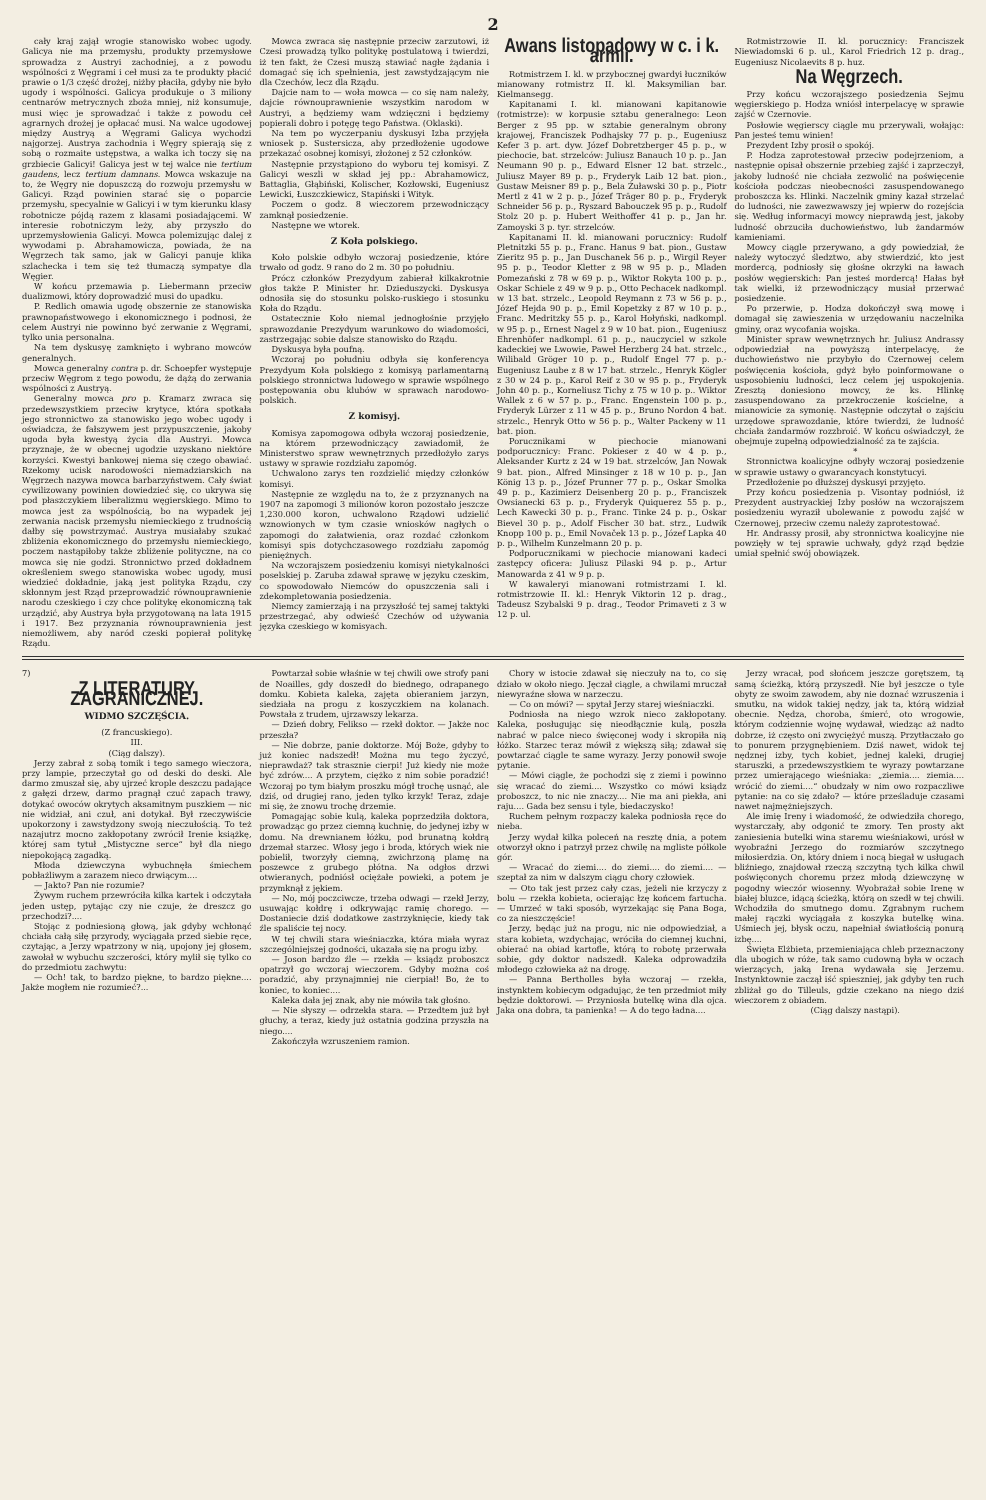2
cały kraj zajął wrogie stanowisko wobec ugody. Galicya nie ma przemysłu, produkty przemysłowe sprowadza z Austryi zachodniej, a z powodu wspólności z Węgrami i ceł musi za te produkty płacić prawie o 1/3 część drożej, niżby płaciła, gdyby nie było ugody i wspólności. Galicya produkuje o 3 miliony centnarów metrycznych zboża mniej, niż konsumuje, musi więc je sprowadzać i także z powodu ceł agrarnych drożej je opłacać musi. Na walce ugodowej między Austryą a Węgrami Galicya wychodzi najgorzej. Austrya zachodnia i Węgry spierają się z sobą o rozmaite ustępstwa, a walka ich toczy się na grzbiecie Galicyi! Galicya jest w tej walce nie tertium gaudens, lecz tertium damnans. Mowca wskazuje na to, że Węgry nie dopuszczą do rozwoju przemysłu w Galicyi. Rząd powinien starać się o poparcie przemysłu, specyalnie w Galicyi i w tym kierunku klasy robotnicze pójdą razem z klasami posiadającemi. W interesie robotniczym leży, aby przyszło do uprzemysłowienia Galicyi. Mowca polemizując dalej z wywodami p. Abrahamowicza, powiada, że na Węgrzech tak samo, jak w Galicyi panuje klika szlachecka i tem się też tłumaczą sympatye dla Węgier.
W końcu przemawia p. Liebermann przeciw dualizmowi, który doprowadzić musi do upadku.
P. Redlich omawia ugodę obszernie ze stanowiska prawnopaństwowego i ekonomicznego i podnosi, że celem Austryi nie powinno być zerwanie z Węgrami, tylko unia personalna.
Na tem dyskusyę zamknięto i wybrano mowców generalnych.
Mowca generalny contra p. dr. Schoepfer występuje przeciw Węgrom z tego powodu, że dążą do zerwania wspólności z Austryą.
Generalny mowca pro p. Kramarz zwraca się przedewszystkiem przeciw krytyce, która spotkała jego stronnictwo za stanowisko jego wobec ugody i oświadcza, że fałszywem jest przypuszczenie, jakoby ugoda była kwestyą życia dla Austryi. Mowca przyznaje, że w obecnej ugodzie uzyskano niektóre korzyści. Kwestyi bankowej niema się czego obawiać. Rzekomy ucisk narodowości niemadziarskich na Węgrzech nazywa mowca barbarzyństwem. Cały świat cywilizowany powinien dowiedzieć się, co ukrywa się pod płaszczykiem liberalizmu węgierskiego. Mimo to mowca jest za wspólnością, bo na wypadek jej zerwania nacisk przemysłu niemieckiego z trudnością dałby się powstrzymać. Austrya musiałaby szukać zbliżenia ekonomicznego do przemysłu niemieckiego, poczem nastąpiłoby także zbliżenie polityczne, na co mowca się nie godzi. Stronnictwo przed dokładnem określeniem swego stanowiska wobec ugody, musi wiedzieć dokładnie, jaką jest polityka Rządu, czy skłonnym jest Rząd przeprowadzić równouprawnienie narodu czeskiego i czy chce politykę ekonomiczną tak urządzić, aby Austrya była przygotowaną na lata 1915 i 1917. Bez przyznania równouprawnienia jest niemożliwem, aby naród czeski popierał politykę Rządu.
Mowca zwraca się następnie przeciw zarzutowi, iż Czesi prowadzą tylko politykę postulatową i twierdzi, iż ten fakt, że Czesi muszą stawiać nagłe żądania i domagać się ich spełnienia, jest zawstydzającym nie dla Czechów, lecz dla Rządu.
Dajcie nam to — woła mowca — co się nam należy, dajcie równouprawnienie wszystkim narodom w Austryi, a będziemy wam wdzięczni i będziemy popierali dobro i potęgę tego Państwa. (Oklaski).
Na tem po wyczerpaniu dyskusyi Izba przyjęła wniosek p. Sustersicza, aby przedłożenie ugodowe przekazać osobnej komisyi, złożonej z 52 członków.
Następnie przystąpiono do wyboru tej komisyi. Z Galicyi weszli w skład jej pp.: Abrahamowicz, Battaglia, Głąbiński, Kolischer, Kozłowski, Eugeniusz Lewicki, Łuszczkiewicz, Stapiński i Wityk.
Poczem o godz. 8 wieczorem przewodniczący zamknął posiedzenie.
Następne we wtorek.
Z Koła polskiego.
Koło polskie odbyło wczoraj posiedzenie, które trwało od godz. 9 rano do 2 m. 30 po południu.
Prócz członków Prezydyum zabierał kilkakrotnie głos także P. Minister hr. Dzieduszycki. Dyskusya odnosiła się do stosunku polsko-ruskiego i stosunku Koła do Rządu.
Ostatecznie Koło niemal jednogłośnie przyjęło sprawozdanie Prezydyum warunkowo do wiadomości, zastrzegając sobie dalsze stanowisko do Rządu.
Dyskusya była poufną.
Wczoraj po południu odbyła się konferencya Prezydyum Koła polskiego z komisyą parlamentarną polskiego stronnictwa ludowego w sprawie wspólnego postępowania obu klubów w sprawach narodowo-polskich.
Z komisyj.
Komisya zapomogowa odbyła wczoraj posiedzenie, na którem przewodniczący zawiadomił, że Ministerstwo spraw wewnętrznych przedłożyło zarys ustawy w sprawie rozdziału zapomóg.
Uchwalono zarys ten rozdzielić między członków komisyi.
Następnie ze względu na to, że z przyznanych na 1907 na zapomogi 3 milionów koron pozostało jeszcze 1,230.000 koron, uchwalono Rządowi udzielić wznowionych w tym czasie wniosków nagłych o zapomogi do załatwienia, oraz rozdać członkom komisyi spis dotychczasowego rozdziału zapomóg pieniężnych.
Na wczorajszem posiedzeniu komisyi nietykalności poselskiej p. Zaruba zdawał sprawę w języku czeskim, co spowodowało Niemców do opuszczenia sali i zdekompletowania posiedzenia.
Niemcy zamierzają i na przyszłość tej samej taktyki przestrzegać, aby odwieść Czechów od używania języka czeskiego w komisyach.
Awans listopadowy w c. i k. armii.
Rotmistrzem I. kl. w przybocznej gwardyi łuczników mianowany rotmistrz II. kl. Maksymilian bar. Kielmansegg.
Kapitanami I. kl. mianowani kapitanowie (rotmistrze): w korpusie sztabu generalnego: Leon Berger z 95 pp. w sztabie generalnym obrony krajowej, Franciszek Podhajsky 77 p. p., Eugeniusz Kefer 3 p. art. dyw. Józef Dobretzberger 45 p. p., w piechocie, bat. strzelców: Juliusz Banauch 10 p. p.. Jan Neumann 90 p. p., Edward Elsner 12 bat. strzelc., Juliusz Mayer 89 p. p., Fryderyk Laib 12 bat. pion., Gustaw Meisner 89 p. p., Bela Żuławski 30 p. p., Piotr Mertl z 41 w 2 p. p., Józef Träger 80 p. p., Fryderyk Schneider 56 p. p., Ryszard Babouczek 95 p. p., Rudolf Stolz 20 p. p. Hubert Weithoffer 41 p. p., Jan hr. Zamoyski 3 p. tyr. strzelców.
Kapitanami II. kl. mianowani porucznicy: Rudolf Pletnitzki 55 p. p., Franc. Hanus 9 bat. pion., Gustaw Zieritz 95 p. p., Jan Duschanek 56 p. p., Wirgil Reyer 95 p. p., Teodor Kletter z 98 w 95 p. p., Mladen Pomezański z 78 w 69 p. p., Wiktor Rokyta 100 p. p., Oskar Schiele z 49 w 9 p. p., Otto Pechacek nadkompl. w 13 bat. strzelc., Leopold Reymann z 73 w 56 p. p., Józef Hejda 90 p. p., Emil Kopetzky z 87 w 10 p. p., Franc. Medritzky 55 p. p., Karol Hołyński, nadkompl. w 95 p. p., Ernest Nagel z 9 w 10 bat. pion., Eugeniusz Ehrenhöfer nadkompl. 61 p. p., nauczyciel w szkole kadeckiej we Lwowie, Paweł Herzberg 24 bat. strzelc., Wilibald Gröger 10 p. p., Rudolf Engel 77 p. p.- Eugeniusz Laube z 8 w 17 bat. strzelc., Henryk Kögler z 30 w 24 p. p., Karol Reif z 30 w 95 p. p., Fryderyk John 40 p. p., Korneliusz Tichy z 75 w 10 p. p.. Wiktor Wallek z 6 w 57 p. p., Franc. Engenstein 100 p. p., Fryderyk Lürzer z 11 w 45 p. p., Bruno Nordon 4 bat. strzelc., Henryk Otto w 56 p. p., Walter Packeny w 11 bat. pion.
Porucznikami w piechocie mianowani podporucznicy: Franc. Pokieser z 40 w 4 p. p., Aleksander Kurtz z 24 w 19 bat. strzelców, Jan Nowak 9 bat. pion., Alfred Minsinger z 18 w 10 p. p., Jan König 13 p. p., Józef Prunner 77 p. p., Oskar Smolka 49 p. p., Kazimierz Deisenberg 20 p. p., Franciszek Owsianecki 63 p. p., Fryderyk Quiquerez 55 p. p., Lech Kawecki 30 p. p., Franc. Tinke 24 p. p., Oskar Bievel 30 p. p., Adolf Fischer 30 bat. strz., Ludwik Knopp 100 p. p., Emil Novaček 13 p. p., Józef Lapka 40 p. p., Wilhelm Kunzelmann 20 p. p.
Podporucznikami w piechocie mianowani kadeci zastępcy oficera: Juliusz Pilaski 94 p. p., Artur Manowarda z 41 w 9 p. p.
W kawaleryi mianowani rotmistrzami I. kl. rotmistrzowie II. kl.: Henryk Viktorin 12 p. drag., Tadeusz Szybalski 9 p. drag., Teodor Primaveti z 3 w 12 p. ul.
Rotmistrzowie II. kl. porucznicy: Franciszek Niewiadomski 6 p. ul., Karol Friedrich 12 p. drag., Eugeniusz Nicolaevits 8 p. huz.
Na Węgrzech.
Przy końcu wczorajszego posiedzenia Sejmu węgierskiego p. Hodza wniósł interpelacyę w sprawie zajść w Czernovie.
Posłowie węgierscy ciągle mu przerywali, wołając: Pan jesteś temu winien!
Prezydent Izby prosił o spokój.
P. Hodza zaprotestował przeciw podejrzeniom, a następnie opisał obszernie przebieg zajść i zaprzeczył, jakoby ludność nie chciała zezwolić na poświęcenie kościoła podczas nieobecności zasuspendowanego proboszcza ks. Hlinki. Naczelnik gminy kazał strzelać do ludności, nie zawezwawszy jej wpierw do rozejścia się. Według informacyi mowcy nieprawdą jest, jakoby ludność obrzuciła duchowieństwo, lub żandarmów kamieniami.
Mowcy ciągle przerywano, a gdy powiedział, że należy wytoczyć śledztwo, aby stwierdzić, kto jest mordercą, podniosły się głośne okrzyki na ławach posłów węgierskich: Pan jesteś mordercą! Hałas był tak wielki, iż przewodniczący musiał przerwać posiedzenie.
Po przerwie, p. Hodza dokończył swą mowę i domagał się zawieszenia w urzędowaniu naczelnika gminy, oraz wycofania wojska.
Minister spraw wewnętrznych hr. Juliusz Andrassy odpowiedział na powyższą interpelacyę, że duchowieństwo nie przybyło do Czernowej celem poświęcenia kościoła, gdyż było poinformowane o usposobieniu ludności, lecz celem jej uspokojenia. Zresztą doniesiono mowcy, że ks. Hlinkę zasuspendowano za przekroczenie kościelne, a mianowicie za symonię. Następnie odczytał o zajściu urzędowe sprawozdanie, które twierdzi, że ludność chciała żandarmów rozzbroić. W końcu oświadczył, że obejmuje zupełną odpowiedzialność za te zajścia.
*
Stronnictwa koalicyjne odbyły wczoraj posiedzenie w sprawie ustawy o gwarancyach konstytucyi.
Przedłożenie po dłuższej dyskusyi przyjęto.
Przy końcu posiedzenia p. Visontay podniósł, iż Prezydent austryackiej Izby posłów na wczorajszem posiedzeniu wyraził ubolewanie z powodu zajść w Czernowej, przeciw czemu należy zaprotestować.
Hr. Andrassy prosił, aby stronnictwa koalicyjne nie powzięły w tej sprawie uchwały, gdyż rząd będzie umiał spełnić swój obowiązek.
7)
Z LITERATURY ZAGRANICZNEJ.
WIDMO SZCZĘŚCIA.
(Z francuskiego).
III.
(Ciąg dalszy).
Jerzy zabrał z sobą tomik i tego samego wieczora, przy lampie, przeczytał go od deski do deski. Ale darmo zmuszał się, aby ujrzeć krople deszczu padające z gałęzi drzew, darmo pragnął czuć zapach trawy, dotykać owoców okrytych aksamitnym puszkiem — nic nie widział, ani czuł, ani dotykał. Był rzeczywiście upokorzony i zawstydzony swoją nieczułością. To też nazajutrz mocno zakłopotany zwrócił Irenie książkę, której sam tytuł „Mistyczne serce“ był dla niego niepokojącą zagadką.
Młoda dziewczyna wybuchnęła śmiechem pobłażliwym a zarazem nieco drwiącym....
— Jakto? Pan nie rozumie?
Żywym ruchem przewróciła kilka kartek i odczytała jeden ustęp, pytając czy nie czuje, że dreszcz go przechodzi?....
Stojąc z podniesioną głową, jak gdyby wchłonąć chciała całą siłę przyrody, wyciągała przed siebie ręce, czytając, a Jerzy wpatrzony w nią, upojony jej głosem, zawołał w wybuchu szczerości, który mylił się tylko co do przedmiotu zachwytu:
— Och! tak, to bardzo piękne, to bardzo piękne.... Jakże mogłem nie rozumieć?...
Powtarzał sobie właśnie w tej chwili owe strofy pani de Noailles, gdy doszedł do biednego, odrapanego domku. Kobieta kaleka, zajęta obieraniem jarzyn, siedziała na progu z koszyczkiem na kolanach. Powstała z trudem, ujrzawszy lekarza.
— Dzień dobry, Felikso — rzekł doktor. — Jakże noc przeszła?
— Nie dobrze, panie doktorze. Mój Boże, gdyby to już koniec nadszedł! Można mu tego życzyć, nieprawdaż? tak strasznie cierpi! Już kiedy nie może być zdrów.... A przytem, ciężko z nim sobie poradzić! Wczoraj po tym białym proszku mógł trochę usnąć, ale dziś, od drugiej rano, jeden tylko krzyk! Teraz, zdaje mi się, że znowu trochę drzemie.
Pomagając sobie kulą, kaleka poprzedziła doktora, prowadząc go przez ciemną kuchnię, do jedynej izby w domu. Na drewnianem łóżku, pod brunatną kołdrą drzemał starzec. Włosy jego i broda, których wiek nie pobielił, tworzyły ciemną, zwichrzoną plamę na poszewce z grubego płótna. Na odgłos drzwi otwieranych, podniósł ociężałe powieki, a potem je przymknął z jękiem.
— No, mój poczciwcze, trzeba odwagi — rzekł Jerzy, usuwając kołdrę i odkrywając ramię chorego. — Dostaniecie dziś dodatkowe zastrzyknięcie, kiedy tak źle spaliście tej nocy.
W tej chwili stara wieśniaczka, która miała wyraz szczególniejszej godności, ukazała się na progu izby.
— Joson bardzo źle — rzekła — ksiądz proboszcz opatrzył go wczoraj wieczorem. Gdyby można coś poradzić, aby przynajmniej nie cierpiał! Bo, że to koniec, to koniec....
Kaleka dała jej znak, aby nie mówiła tak głośno.
— Nie słyszy — odrzekła stara. — Przedtem już był głuchy, a teraz, kiedy już ostatnia godzina przyszła na niego....
Zakończyła wzruszeniem ramion.
Chory w istocie zdawał się nieczuły na to, co się działo w około niego. Jęczał ciągle, a chwilami mruczał niewyraźne słowa w narzeczu.
— Co on mówi? — spytał Jerzy starej wieśniaczki.
Podniosła na niego wzrok nieco zakłopotany. Kaleka, posługując się nieodłącznie kulą, poszła nabrać w palce nieco święconej wody i skropiła nią łóżko. Starzec teraz mówił z większą siłą; zdawał się powtarzać ciągle te same wyrazy. Jerzy ponowił swoje pytanie.
— Mówi ciągle, że pochodzi się z ziemi i powinno się wracać do ziemi.... Wszystko co mówi ksiądz proboszcz, to nic nie znaczy.... Nie ma ani piekła, ani raju.... Gada bez sensu i tyle, biedaczysko!
Ruchem pełnym rozpaczy kaleka podniosła ręce do nieba.
Jerzy wydał kilka poleceń na resztę dnia, a potem otworzył okno i patrzył przez chwilę na mgliste półkole gór.
— Wracać do ziemi.... do ziemi.... do ziemi.... — szeptał za nim w dalszym ciągu chory człowiek.
— Oto tak jest przez cały czas, jeżeli nie krzyczy z bolu — rzekła kobieta, ocierając łzę końcem fartucha. — Umrzeć w taki sposób, wyrzekając się Pana Boga, co za nieszczęście!
Jerzy, będąc już na progu, nic nie odpowiedział, a stara kobieta, wzdychając, wróciła do ciemnej kuchni, obierać na obiad kartofle, którą to robotę przerwała sobie, gdy doktor nadszedł. Kaleka odprowadziła młodego człowieka aż na drogę.
— Panna Bertholles była wczoraj — rzekła, instynktem kobiecym odgadując, że ten przedmiot miły będzie doktorowi. — Przyniosła butelkę wina dla ojca. Jaka ona dobra, ta panienka! — A do tego ładna....
Jerzy wracał, pod słońcem jeszcze gorętszem, tą samą ścieżką, którą przyszedł. Nie był jeszcze o tyle obyty ze swoim zawodem, aby nie doznać wzruszenia i smutku, na widok takiej nędzy, jak ta, którą widział obecnie. Nędza, choroba, śmierć, oto wrogowie, którym codziennie wojnę wydawał, wiedząc aż nadto dobrze, iż często oni zwyciężyć muszą. Przytłaczało go to ponurem przygnębieniem. Dziś nawet, widok tej nędznej izby, tych kobiet, jednej kaleki, drugiej staruszki, a przedewszystkiem te wyrazy powtarzane przez umierającego wieśniaka: „ziemia.... ziemia.... wrócić do ziemi....“ obudzały w nim owo rozpaczliwe pytanie: na co się zdało? — które prześladuje czasami nawet najmężniejszych.
Ale imię Ireny i wiadomość, że odwiedziła chorego, wystarczały, aby odgonić te zmory. Ten prosty akt zaniesienia butelki wina staremu wieśniakowi, urósł w wyobraźni Jerzego do rozmiarów szczytnego miłosierdzia. On, który dniem i nocą biegał w usługach bliźniego, znajdował rzeczą szczytną tych kilka chwil poświęconych choremu przez młodą dziewczynę w pogodny wieczór wiosenny. Wyobrażał sobie Irenę w białej bluzce, idącą ścieżką, którą on szedł w tej chwili. Wchodziła do smutnego domu. Zgrabnym ruchem małej rączki wyciągała z koszyka butelkę wina. Uśmiech jej, błysk oczu, napełniał światłością ponurą izbę....
Święta Elżbieta, przemieniająca chleb przeznaczony dla ubogich w róże, tak samo cudowną była w oczach wierzących, jaką Irena wydawała się Jerzemu. Instynktownie zaczął iść spieszniej, jak gdyby ten ruch zbliżał go do Tilleuls, gdzie czekano na niego dziś wieczorem z obiadem.
(Ciąg dalszy nastąpi).